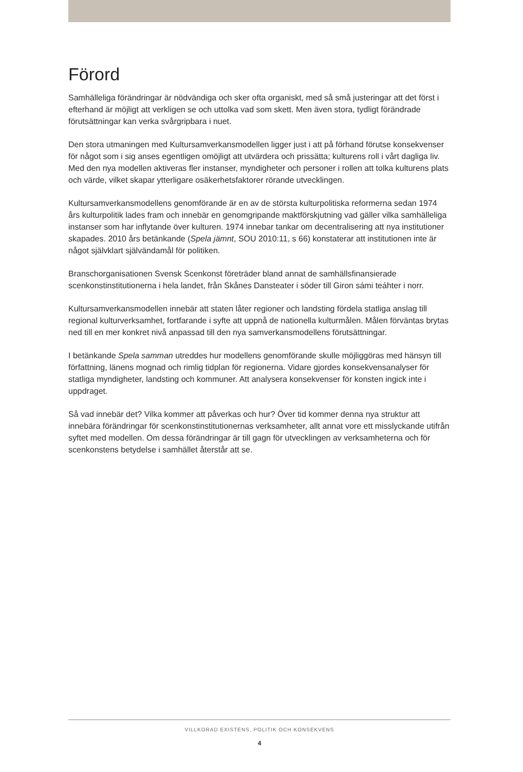Förord
Samhälleliga förändringar är nödvändiga och sker ofta organiskt, med så små justeringar att det först i efterhand är möjligt att verkligen se och uttolka vad som skett. Men även stora, tydligt förändrade förutsättningar kan verka svårgripbara i nuet.
Den stora utmaningen med Kultursamverkansmodellen ligger just i att på förhand förutse konsekvenser för något som i sig anses egentligen omöjligt att utvärdera och prissätta; kulturens roll i vårt dagliga liv. Med den nya modellen aktiveras fler instanser, myndigheter och personer i rollen att tolka kulturens plats och värde, vilket skapar ytterligare osäkerhetsfaktorer rörande utvecklingen.
Kultursamverkansmodellens genomförande är en av de största kulturpolitiska reformerna sedan 1974 års kulturpolitik lades fram och innebär en genomgripande maktförskjutning vad gäller vilka samhälleliga instanser som har inflytande över kulturen. 1974 innebar tankar om decentralisering att nya institutioner skapades. 2010 års betänkande (Spela jämnt, SOU 2010:11, s 66) konstaterar att institutionen inte är något självklart självändamål för politiken.
Branschorganisationen Svensk Scenkonst företräder bland annat de samhällsfinansierade scenkonstinstitutionerna i hela landet, från Skånes Dansteater i söder till Giron sámi teáhter i norr.
Kultursamverkansmodellen innebär att staten låter regioner och landsting fördela statliga anslag till regional kulturverksamhet, fortfarande i syfte att uppnå de nationella kulturmålen. Målen förväntas brytas ned till en mer konkret nivå anpassad till den nya samverkansmodellens förutsättningar.
I betänkande Spela samman utreddes hur modellens genomförande skulle möjliggöras med hänsyn till författning, länens mognad och rimlig tidplan för regionerna. Vidare gjordes konsekvensanalyser för statliga myndigheter, landsting och kommuner. Att analysera konsekvenser för konsten ingick inte i uppdraget.
Så vad innebär det? Vilka kommer att påverkas och hur? Över tid kommer denna nya struktur att innebära förändringar för scenkonstinstitutionernas verksamheter, allt annat vore ett misslyckande utifrån syftet med modellen. Om dessa förändringar är till gagn för utvecklingen av verksamheterna och för scenkonstens betydelse i samhället återstår att se.
VILLKORAD EXISTENS, POLITIK OCH KONSEKVENS
4